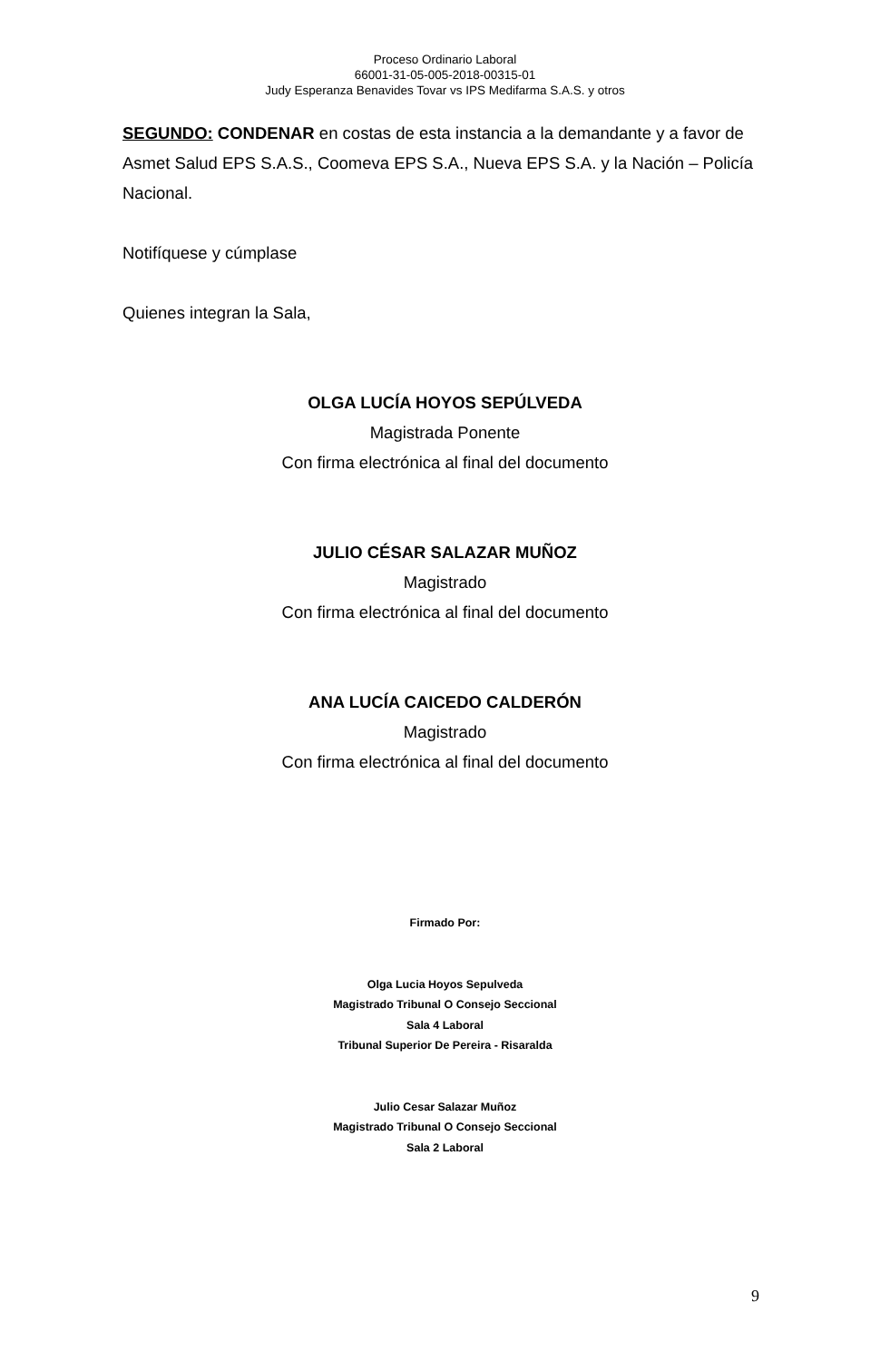Proceso Ordinario Laboral
66001-31-05-005-2018-00315-01
Judy Esperanza Benavides Tovar vs IPS Medifarma S.A.S. y otros
SEGUNDO: CONDENAR en costas de esta instancia a la demandante y a favor de Asmet Salud EPS S.A.S., Coomeva EPS S.A., Nueva EPS S.A. y la Nación – Policía Nacional.
Notifíquese y cúmplase
Quienes integran la Sala,
OLGA LUCÍA HOYOS SEPÚLVEDA
Magistrada Ponente
Con firma electrónica al final del documento
JULIO CÉSAR SALAZAR MUÑOZ
Magistrado
Con firma electrónica al final del documento
ANA LUCÍA CAICEDO CALDERÓN
Magistrado
Con firma electrónica al final del documento
Firmado Por:
Olga Lucia Hoyos Sepulveda
Magistrado Tribunal O Consejo Seccional
Sala 4 Laboral
Tribunal Superior De Pereira - Risaralda
Julio Cesar Salazar Muñoz
Magistrado Tribunal O Consejo Seccional
Sala 2 Laboral
9